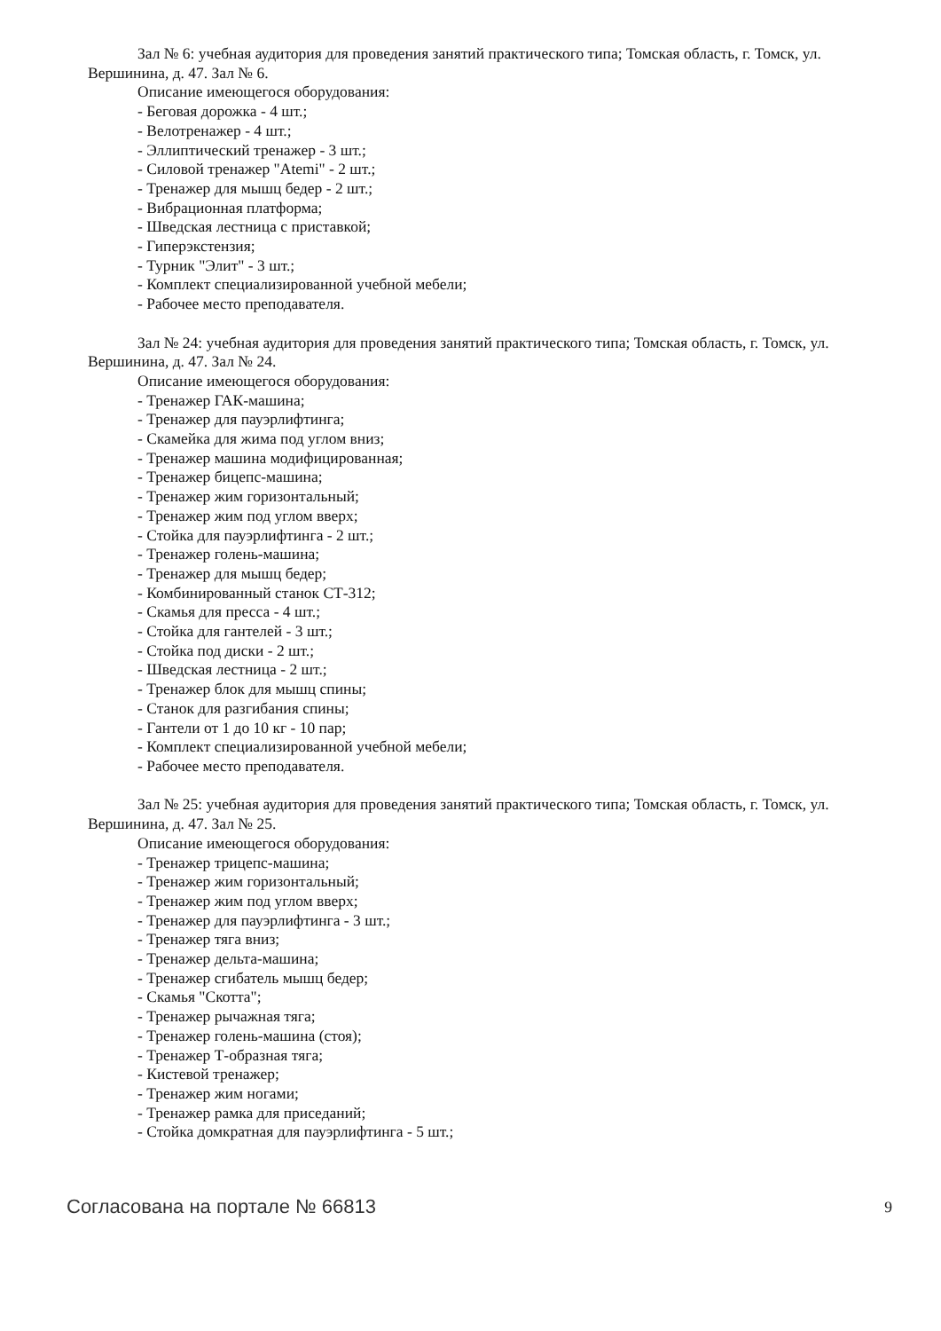Зал № 6: учебная аудитория для проведения занятий практического типа; Томская область, г. Томск, ул. Вершинина, д. 47. Зал № 6.
Описание имеющегося оборудования:
- Беговая дорожка - 4 шт.;
- Велотренажер - 4 шт.;
- Эллиптический тренажер - 3 шт.;
- Силовой тренажер "Atemi" - 2 шт.;
- Тренажер для мышц бедер - 2 шт.;
- Вибрационная платформа;
- Шведская лестница с приставкой;
- Гиперэкстензия;
- Турник "Элит" - 3 шт.;
- Комплект специализированной учебной мебели;
- Рабочее место преподавателя.
Зал № 24: учебная аудитория для проведения занятий практического типа; Томская область, г. Томск, ул. Вершинина, д. 47. Зал № 24.
Описание имеющегося оборудования:
- Тренажер ГАК-машина;
- Тренажер для пауэрлифтинга;
- Скамейка для жима под углом вниз;
- Тренажер машина модифицированная;
- Тренажер бицепс-машина;
- Тренажер жим горизонтальный;
- Тренажер жим под углом вверх;
- Стойка для пауэрлифтинга - 2 шт.;
- Тренажер голень-машина;
- Тренажер для мышц бедер;
- Комбинированный станок СТ-312;
- Скамья для пресса - 4 шт.;
- Стойка для гантелей - 3 шт.;
- Стойка под диски - 2 шт.;
- Шведская лестница - 2 шт.;
- Тренажер блок для мышц спины;
- Станок для разгибания спины;
- Гантели от 1 до 10 кг - 10 пар;
- Комплект специализированной учебной мебели;
- Рабочее место преподавателя.
Зал № 25: учебная аудитория для проведения занятий практического типа; Томская область, г. Томск, ул. Вершинина, д. 47. Зал № 25.
Описание имеющегося оборудования:
- Тренажер трицепс-машина;
- Тренажер жим горизонтальный;
- Тренажер жим под углом вверх;
- Тренажер для пауэрлифтинга - 3 шт.;
- Тренажер тяга вниз;
- Тренажер дельта-машина;
- Тренажер сгибатель мышц бедер;
- Скамья "Скотта";
- Тренажер рычажная тяга;
- Тренажер голень-машина (стоя);
- Тренажер Т-образная тяга;
- Кистевой тренажер;
- Тренажер жим ногами;
- Тренажер рамка для приседаний;
- Стойка домкратная для пауэрлифтинга - 5 шт.;
Согласована на портале № 66813 9